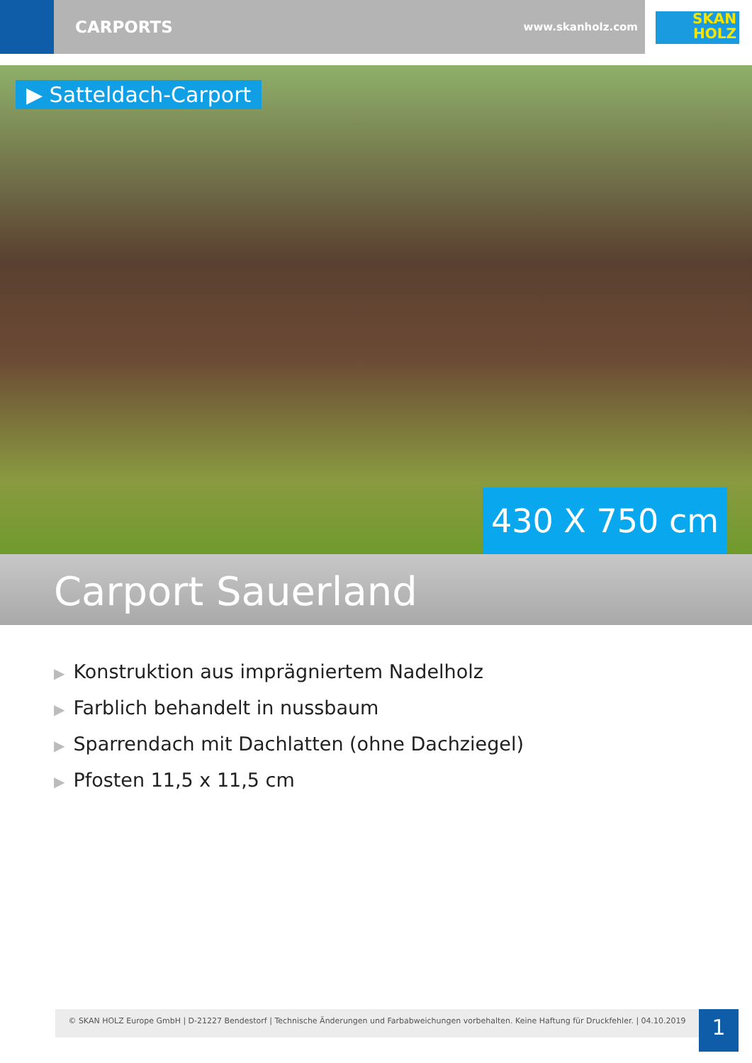CARPORTS www.skanholz.com
SKAN
HOLZ
▶ Satteldach-Carport
430 X 750 cm
Carport Sauerland
▶ Konstruktion aus imprägniertem Nadelholz
▶ Farblich behandelt in nussbaum
▶ Sparrendach mit Dachlatten (ohne Dachziegel)
▶ Pfosten 11,5 x 11,5 cm
© SKAN HOLZ Europe GmbH | D-21227 Bendestorf | Technische Änderungen und Farbabweichungen vorbehalten. Keine Haftung für Druckfehler. | 04.10.2019
1